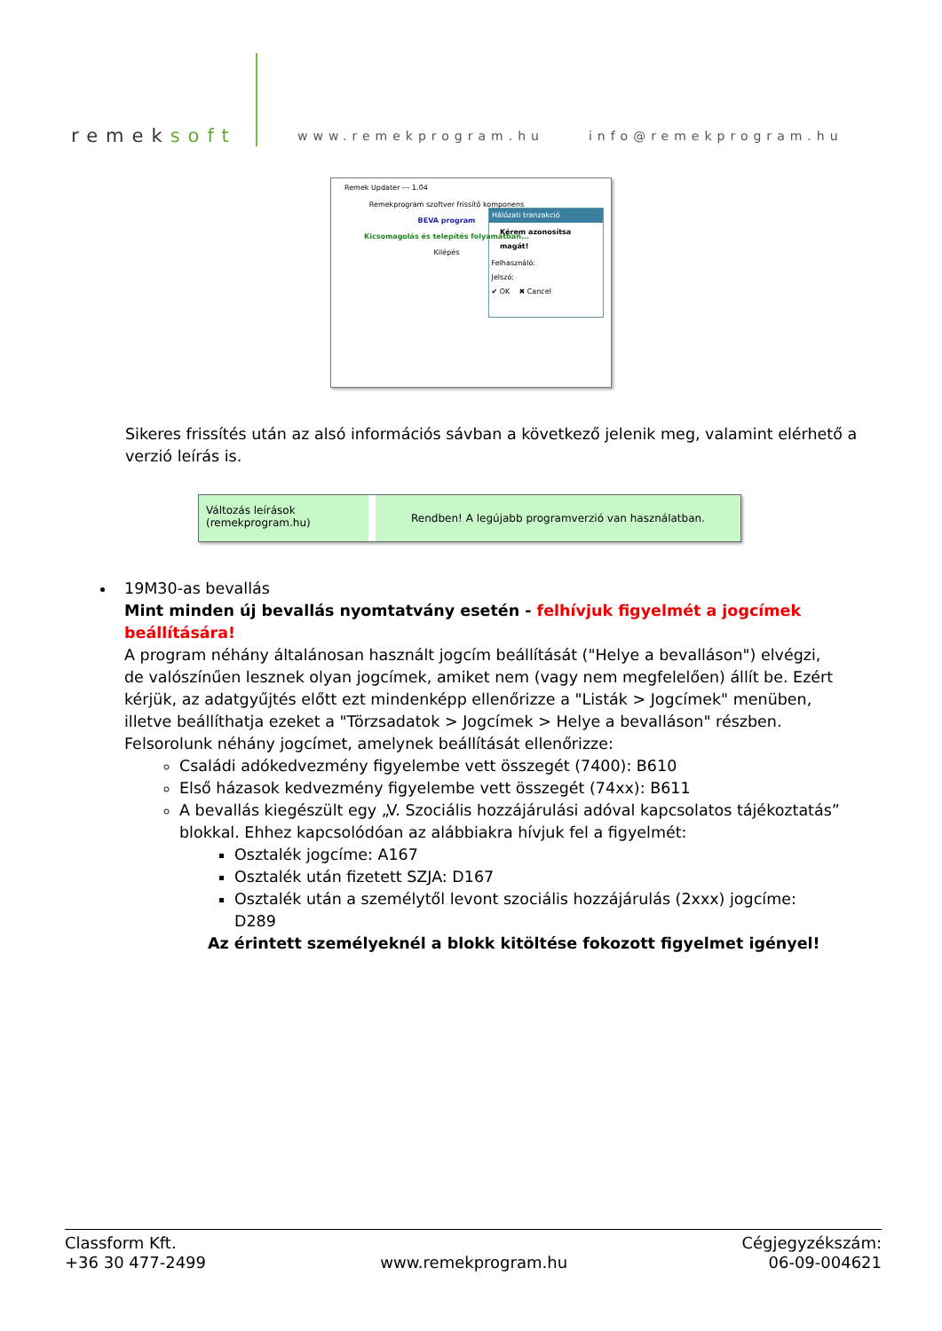remeksoft
www.remekprogram.hu
info@remekprogram.hu
Remek Updater --- 1.04
Remekprogram szoftver frissítő komponens
BEVA program
Kicsomagolás és telepítés folyamatban...
Kilépés
Hálózati tranzakció
Kérem azonosítsa magát!
Felhasználó:
Jelszó:
✔ OK ✖ Cancel
Sikeres frissítés után az alsó információs sávban a következő jelenik meg, valamint elérhető a verzió leírás is.
Változás leírások
(remekprogram.hu)
Rendben! A legújabb programverzió van használatban.
19M30-as bevallás
Mint minden új bevallás nyomtatvány esetén - felhívjuk figyelmét a jogcímek beállítására!
A program néhány általánosan használt jogcím beállítását ("Helye a bevalláson") elvégzi, de valószínűen lesznek olyan jogcímek, amiket nem (vagy nem megfelelően) állít be. Ezért kérjük, az adatgyűjtés előtt ezt mindenképp ellenőrizze a "Listák > Jogcímek" menüben, illetve beállíthatja ezeket a "Törzsadatok > Jogcímek > Helye a bevalláson" részben.
Felsorolunk néhány jogcímet, amelynek beállítását ellenőrizze:
Családi adókedvezmény figyelembe vett összegét (7400): B610
Első házasok kedvezmény figyelembe vett összegét (74xx): B611
A bevallás kiegészült egy „V. Szociális hozzájárulási adóval kapcsolatos tájékoztatás” blokkal. Ehhez kapcsolódóan az alábbiakra hívjuk fel a figyelmét:
Osztalék jogcíme: A167
Osztalék után fizetett SZJA: D167
Osztalék után a személytől levont szociális hozzájárulás (2xxx) jogcíme: D289
Az érintett személyeknél a blokk kitöltése fokozott figyelmet igényel!
Classform Kft.
+36 30 477-2499
www.remekprogram.hu Cégjegyzékszám:
06-09-004621